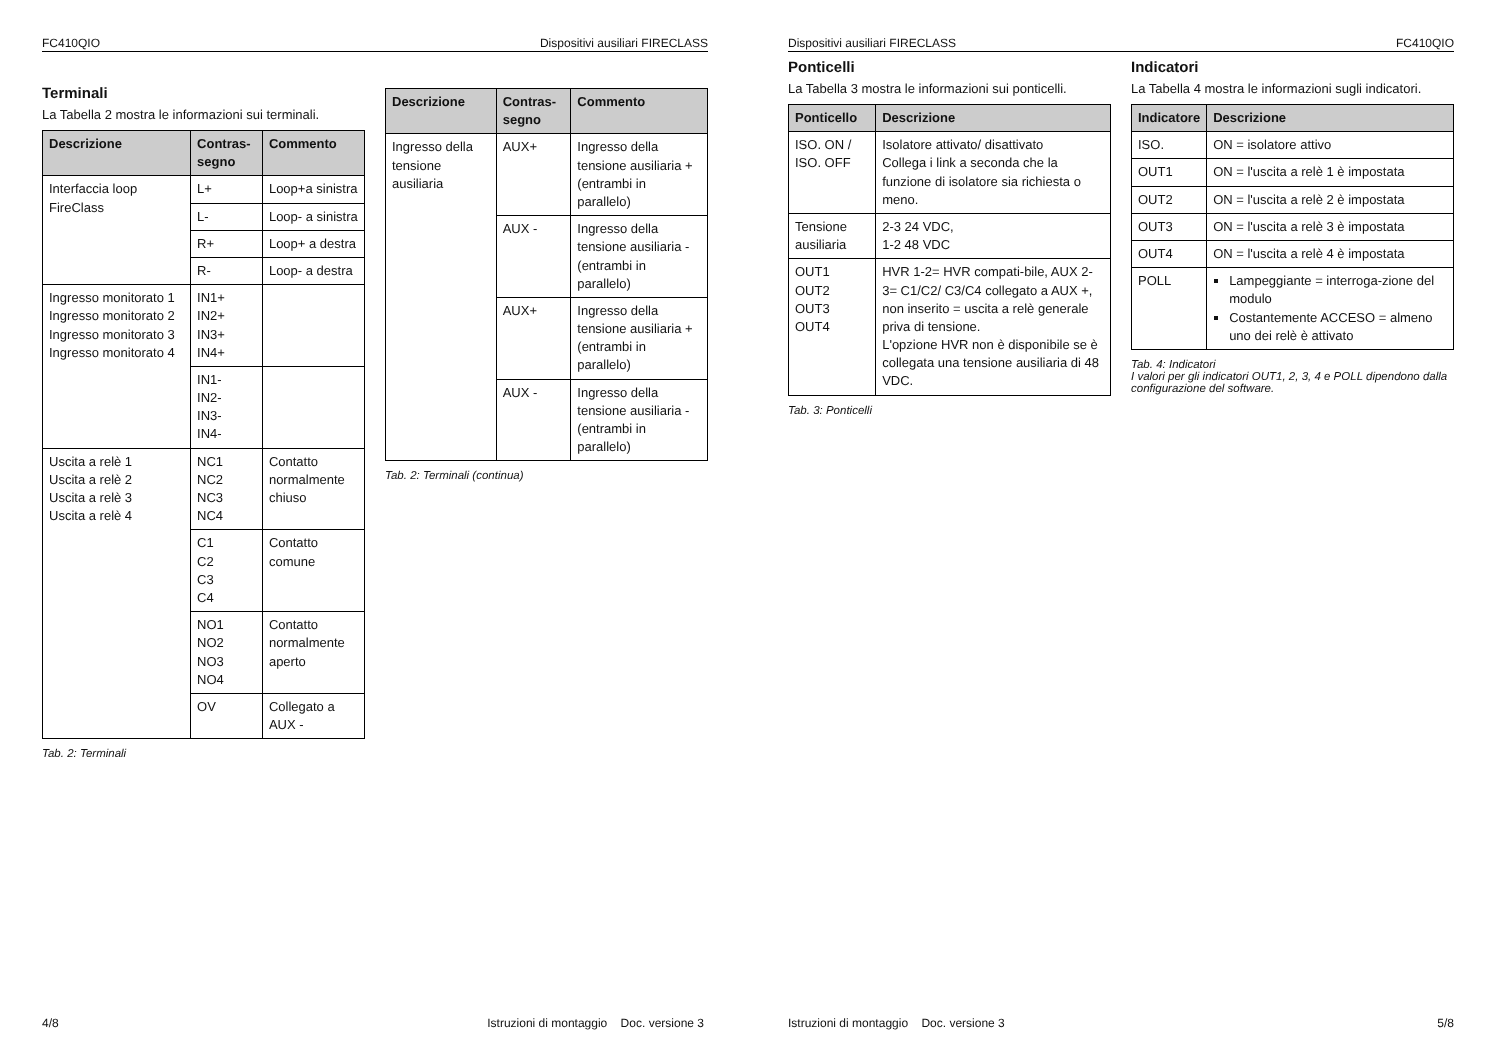FC410QIO Dispositivi ausiliari FIRECLASS
Terminali
La Tabella 2 mostra le informazioni sui terminali.
| Descrizione | Contras-segno | Commento |
| --- | --- | --- |
| Interfaccia loop FireClass | L+ | Loop+a sinistra |
| | L- | Loop- a sinistra |
| | R+ | Loop+ a destra |
| | R- | Loop- a destra |
| Ingresso monitorato 1 Ingresso monitorato 2 Ingresso monitorato 3 Ingresso monitorato 4 | IN1+ IN2+ IN3+ IN4+ | |
| | IN1- IN2- IN3- IN4- | |
| Uscita a relè 1 Uscita a relè 2 Uscita a relè 3 Uscita a relè 4 | NC1 NC2 NC3 NC4 | Contatto normalmente chiuso |
| | C1 C2 C3 C4 | Contatto comune |
| | NO1 NO2 NO3 NO4 | Contatto normalmente aperto |
| | OV | Collegato a AUX - |
Tab. 2: Terminali
| Descrizione | Contras-segno | Commento |
| --- | --- | --- |
| Ingresso della tensione ausiliaria | AUX+ | Ingresso della tensione ausiliaria + (entrambi in parallelo) |
| | AUX - | Ingresso della tensione ausiliaria - (entrambi in parallelo) |
| | AUX+ | Ingresso della tensione ausiliaria + (entrambi in parallelo) |
| | AUX - | Ingresso della tensione ausiliaria - (entrambi in parallelo) |
Tab. 2: Terminali (continua)
4/8 Istruzioni di montaggio Doc. versione 3
Dispositivi ausiliari FIRECLASS FC410QIO
Ponticelli
La Tabella 3 mostra le informazioni sui ponticelli.
| Ponticello | Descrizione |
| --- | --- |
| ISO. ON / ISO. OFF | Isolatore attivato/ disattivato Collega i link a seconda che la funzione di isolatore sia richiesta o meno. |
| Tensione ausiliaria | 2-3 24 VDC, 1-2 48 VDC |
| OUT1 OUT2 OUT3 OUT4 | HVR 1-2= HVR compati-bile, AUX 2-3= C1/C2/ C3/C4 collegato a AUX +, non inserito = uscita a relè generale priva di tensione. L'opzione HVR non è disponibile se è collegata una tensione ausiliaria di 48 VDC. |
Tab. 3: Ponticelli
Indicatori
La Tabella 4 mostra le informazioni sugli indicatori.
| Indicatore | Descrizione |
| --- | --- |
| ISO. | ON = isolatore attivo |
| OUT1 | ON = l'uscita a relè 1 è impostata |
| OUT2 | ON = l'uscita a relè 2 è impostata |
| OUT3 | ON = l'uscita a relè 3 è impostata |
| OUT4 | ON = l'uscita a relè 4 è impostata |
| POLL | Lampeggiante = interroga-zione del modulo Costantemente ACCESO = almeno uno dei relè è attivato |
Tab. 4: Indicatori
I valori per gli indicatori OUT1, 2, 3, 4 e POLL dipendono dalla configurazione del software.
Istruzioni di montaggio Doc. versione 3 5/8